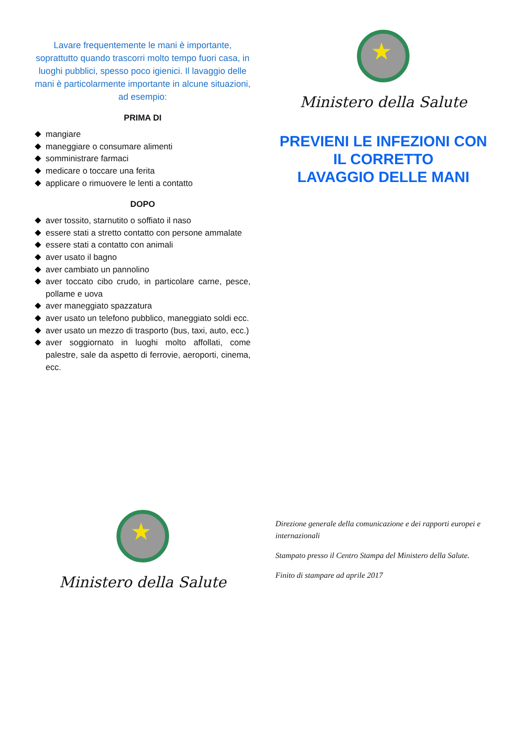Lavare frequentemente le mani è importante, soprattutto quando trascorri molto tempo fuori casa, in luoghi pubblici, spesso poco igienici. Il lavaggio delle mani è particolarmente importante in alcune situazioni, ad esempio:
PRIMA DI
mangiare
maneggiare o consumare alimenti
somministrare farmaci
medicare o toccare una ferita
applicare o rimuovere le lenti a contatto
DOPO
aver tossito, starnutito o soffiato il naso
essere stati a stretto contatto con persone ammalate
essere stati a contatto con animali
aver usato il bagno
aver cambiato un pannolino
aver toccato cibo crudo, in particolare carne, pesce, pollame e uova
aver maneggiato spazzatura
aver usato un telefono pubblico, maneggiato soldi ecc.
aver usato un mezzo di trasporto (bus, taxi, auto, ecc.)
aver soggiornato in luoghi molto affollati, come palestre, sale da aspetto di ferrovie, aeroporti, cinema, ecc.
★
Ministero della Salute
PREVIENI LE INFEZIONI CON
IL CORRETTO
LAVAGGIO DELLE MANI
★
Ministero della Salute
Direzione generale della comunicazione e dei rapporti europei e internazionali
Stampato presso il Centro Stampa del Ministero della Salute.
Finito di stampare ad aprile 2017